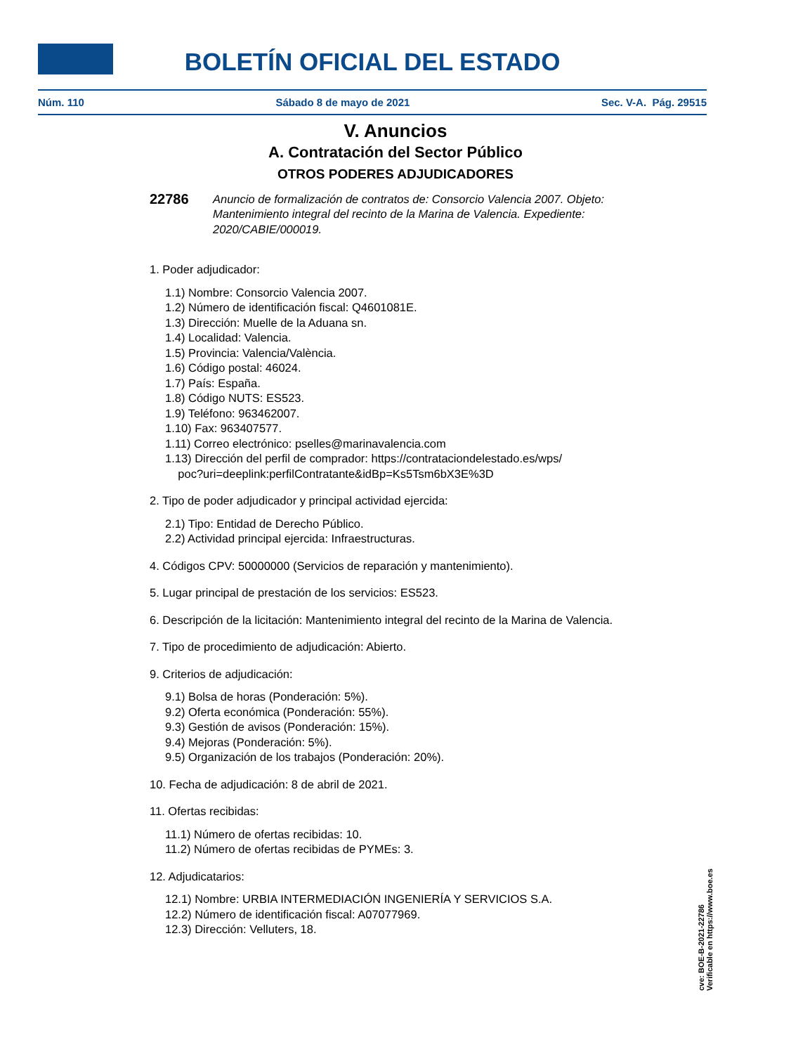BOLETÍN OFICIAL DEL ESTADO
Núm. 110 Sábado 8 de mayo de 2021 Sec. V-A. Pág. 29515
V. Anuncios
A. Contratación del Sector Público
OTROS PODERES ADJUDICADORES
22786 Anuncio de formalización de contratos de: Consorcio Valencia 2007. Objeto: Mantenimiento integral del recinto de la Marina de Valencia. Expediente: 2020/CABIE/000019.
1. Poder adjudicador:
1.1) Nombre: Consorcio Valencia 2007.
1.2) Número de identificación fiscal: Q4601081E.
1.3) Dirección: Muelle de la Aduana sn.
1.4) Localidad: Valencia.
1.5) Provincia: Valencia/València.
1.6) Código postal: 46024.
1.7) País: España.
1.8) Código NUTS: ES523.
1.9) Teléfono: 963462007.
1.10) Fax: 963407577.
1.11) Correo electrónico: pselles@marinavalencia.com
1.13) Dirección del perfil de comprador: https://contrataciondelestado.es/wps/
poc?uri=deeplink:perfilContratante&idBp=Ks5Tsm6bX3E%3D
2. Tipo de poder adjudicador y principal actividad ejercida:
2.1) Tipo: Entidad de Derecho Público.
2.2) Actividad principal ejercida: Infraestructuras.
4. Códigos CPV: 50000000 (Servicios de reparación y mantenimiento).
5. Lugar principal de prestación de los servicios: ES523.
6. Descripción de la licitación: Mantenimiento integral del recinto de la Marina de Valencia.
7. Tipo de procedimiento de adjudicación: Abierto.
9. Criterios de adjudicación:
9.1) Bolsa de horas (Ponderación: 5%).
9.2) Oferta económica (Ponderación: 55%).
9.3) Gestión de avisos (Ponderación: 15%).
9.4) Mejoras (Ponderación: 5%).
9.5) Organización de los trabajos (Ponderación: 20%).
10. Fecha de adjudicación: 8 de abril de 2021.
11. Ofertas recibidas:
11.1) Número de ofertas recibidas: 10.
11.2) Número de ofertas recibidas de PYMEs: 3.
12. Adjudicatarios:
12.1) Nombre: URBIA INTERMEDIACIÓN INGENIERÍA Y SERVICIOS S.A.
12.2) Número de identificación fiscal: A07077969.
12.3) Dirección: Velluters, 18.
cve: BOE-B-2021-22786
Verificable en https://www.boe.es